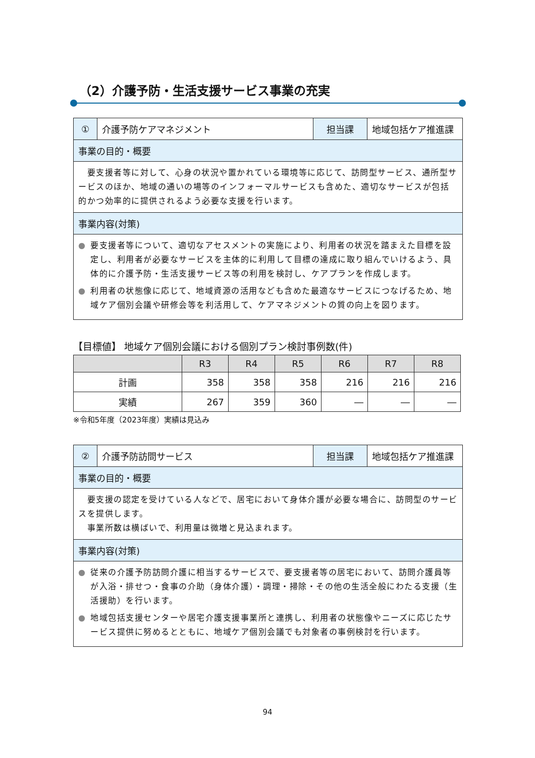（2）介護予防・生活支援サービス事業の充実
| ① | 介護予防ケアマネジメント | 担当課 | 地域包括ケア推進課 |
| 事業の目的・概要 | | | |
| 要支援者等に対して、心身の状況や置かれている環境等に応じて、訪問型サービス、通所型サービスのほか、地域の通いの場等のインフォーマルサービスも含めた、適切なサービスが包括的かつ効率的に提供されるよう必要な支援を行います。 | | | |
| 事業内容(対策) | | | |
| ● 要支援者等について、適切なアセスメントの実施により、利用者の状況を踏まえた目標を設定し、利用者が必要なサービスを主体的に利用して目標の達成に取り組んでいけるよう、具体的に介護予防・生活支援サービス等の利用を検討し、ケアプランを作成します。 ● 利用者の状態像に応じて、地域資源の活用なども含めた最適なサービスにつなげるため、地域ケア個別会議や研修会等を利活用して、ケアマネジメントの質の向上を図ります。 | | | |
【目標値】 地域ケア個別会議における個別プラン検討事例数(件)
| | R3 | R4 | R5 | R6 | R7 | R8 |
| --- | --- | --- | --- | --- | --- | --- |
| 計画 | 358 | 358 | 358 | 216 | 216 | 216 |
| 実績 | 267 | 359 | 360 | ― | ― | ― |
※令和5年度（2023年度）実績は見込み
| ② | 介護予防訪問サービス | 担当課 | 地域包括ケア推進課 |
| 事業の目的・概要 | | | |
| 要支援の認定を受けている人などで、居宅において身体介護が必要な場合に、訪問型のサービスを提供します。 事業所数は横ばいで、利用量は微増と見込まれます。 | | | |
| 事業内容(対策) | | | |
| ● 従来の介護予防訪問介護に相当するサービスで、要支援者等の居宅において、訪問介護員等が入浴・排せつ・食事の介助（身体介護）・調理・掃除・その他の生活全般にわたる支援（生活援助）を行います。 ● 地域包括支援センターや居宅介護支援事業所と連携し、利用者の状態像やニーズに応じたサービス提供に努めるとともに、地域ケア個別会議でも対象者の事例検討を行います。 | | | |
94